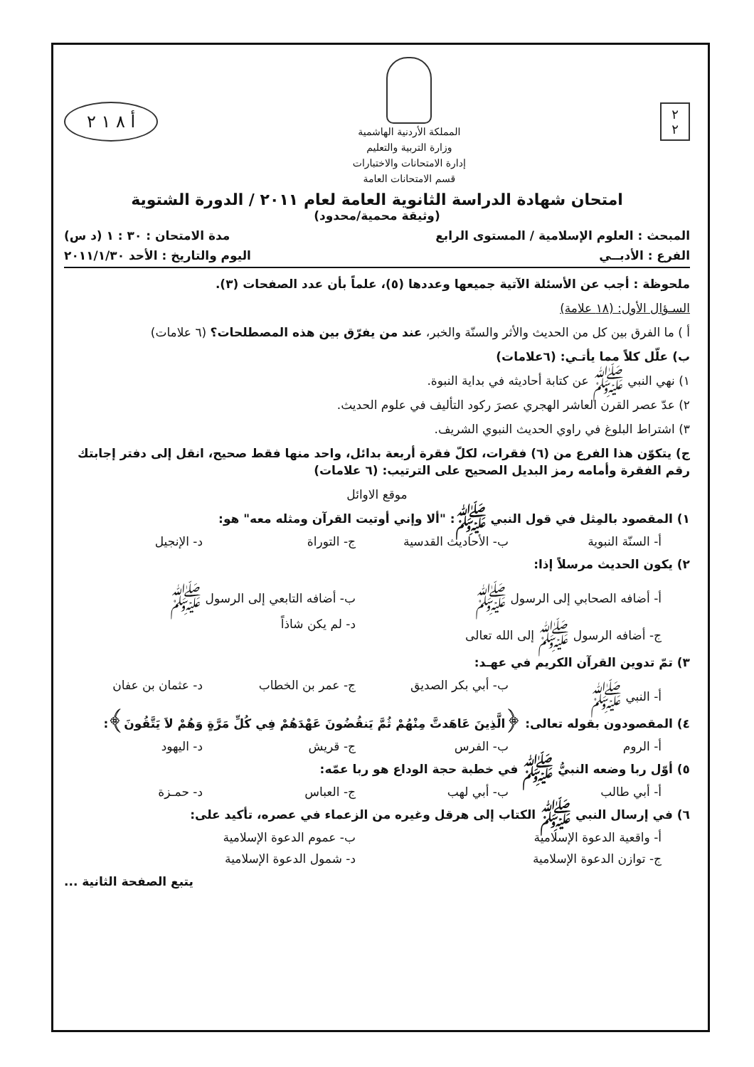٢
٢
المملكة الأردنية الهاشمية
وزارة التربية والتعليم
إدارة الامتحانات والاختبارات
قسم الامتحانات العامة
أ ٨ ١ ٢
امتحان شهادة الدراسة الثانوية العامة لعام ٢٠١١ / الدورة الشتوية
(وثيقة محمية/محدود)
المبحث : العلوم الإسلامية / المستوى الرابع مدة الامتحان : ٣٠ : ١ (د س)
الفرع : الأدبــي اليوم والتاريخ : الأحد ٢٠١١/١/٣٠
ملحوظة : أجب عن الأسئلة الآتية جميعها وعددها (٥)، علماً بأن عدد الصفحات (٣).
السـؤال الأول: (١٨ علامة)
أ ) ما الفرق بين كل من الحديث والأثر والسنّة والخبر، عند من يفرّق بين هذه المصطلحات؟ (٦ علامات)
ب) علّل كلاً مما يأتـي: (٦علامات)
١) نهي النبي ﷺ عن كتابة أحاديثه في بداية النبوة.
٢) عدّ عصر القرن العاشر الهجري عصرَ ركود التأليف في علوم الحديث.
٣) اشتراط البلوغ في راوي الحديث النبوي الشريف.
ج) يتكوّن هذا الفرع من (٦) فقرات، لكلّ فقرة أربعة بدائل، واحد منها فقط صحيح، انقل إلى دفتر إجابتك رقم الفقرة وأمامه رمز البديل الصحيح على الترتيب: (٦ علامات)
موقع الاوائل
١) المقصود بالمِثل في قول النبي ﷺ: "ألا وإني أوتيت القرآن ومثله معه" هو:
أ- السنّة النبوية ب- الأحاديث القدسية ج- التوراة د- الإنجيل
٢) يكون الحديث مرسلاً إذا:
أ- أضافه الصحابي إلى الرسول ﷺ ب- أضافه التابعي إلى الرسول ﷺ
ج- أضافه الرسول ﷺ إلى الله تعالى د- لم يكن شاذاً
٣) تمّ تدوين القرآن الكريم في عهـد:
أ- النبي ﷺ ب- أبي بكر الصديق ج- عمر بن الخطاب د- عثمان بن عفان
٤) المقصودون بقوله تعالى: ﴿الَّذِينَ عَاهَدتَّ مِنْهُمْ ثُمَّ يَنقُضُونَ عَهْدَهُمْ فِي كُلِّ مَرَّةٍ وَهُمْ لاَ يَتَّقُونَ﴾:
أ- الروم ب- الفرس ج- قريش د- اليهود
٥) أوّل ربا وضعه النبيُّ ﷺ في خطبة حجة الوداع هو ربا عمّه:
أ- أبي طالب ب- أبي لهب ج- العباس د- حمـزة
٦) في إرسال النبي ﷺ الكتاب إلى هرقل وغيره من الزعماء في عصره، تأكيد على:
أ- واقعية الدعوة الإسلامية ب- عموم الدعوة الإسلامية
ج- توازن الدعوة الإسلامية د- شمول الدعوة الإسلامية
يتبع الصفحة الثانية ...